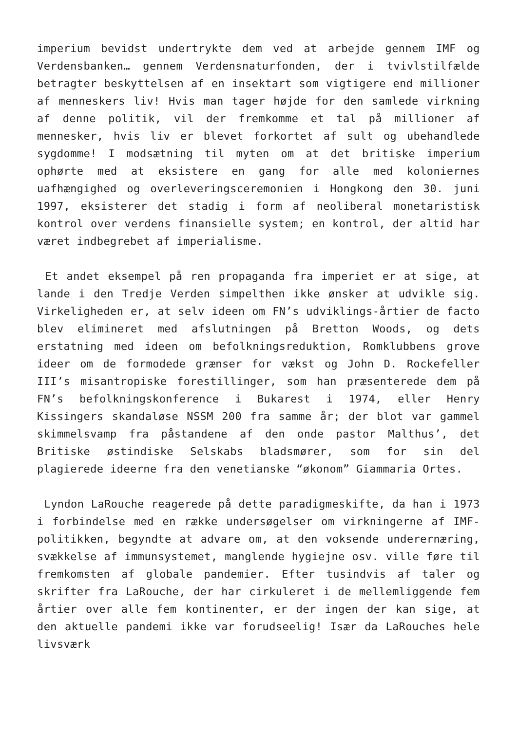imperium bevidst undertrykte dem ved at arbejde gennem IMF og Verdensbanken… gennem Verdensnaturfonden, der i tvivlstilfælde betragter beskyttelsen af en insektart som vigtigere end millioner af menneskers liv! Hvis man tager højde for den samlede virkning af denne politik, vil der fremkomme et tal på millioner af mennesker, hvis liv er blevet forkortet af sult og ubehandlede sygdomme! I modsætning til myten om at det britiske imperium ophørte med at eksistere en gang for alle med koloniernes uafhængighed og overleveringsceremonien i Hongkong den 30. juni 1997, eksisterer det stadig i form af neoliberal monetaristisk kontrol over verdens finansielle system; en kontrol, der altid har været indbegrebet af imperialisme.
Et andet eksempel på ren propaganda fra imperiet er at sige, at lande i den Tredje Verden simpelthen ikke ønsker at udvikle sig. Virkeligheden er, at selv ideen om FN’s udviklings-årtier de facto blev elimineret med afslutningen på Bretton Woods, og dets erstatning med ideen om befolkningsreduktion, Romklubbens grove ideer om de formodede grænser for vækst og John D. Rockefeller III’s misantropiske forestillinger, som han præsenterede dem på FN’s befolkningskonference i Bukarest i 1974, eller Henry Kissingers skandaløse NSSM 200 fra samme år; der blot var gammel skimmelsvamp fra påstandene af den onde pastor Malthus’, det Britiske østindiske Selskabs bladsmører, som for sin del plagierede ideerne fra den venetianske “økonom” Giammaria Ortes.
Lyndon LaRouche reagerede på dette paradigmeskifte, da han i 1973 i forbindelse med en række undersøgelser om virkningerne af IMF-politikken, begyndte at advare om, at den voksende underernæring, svækkelse af immunsystemet, manglende hygiejne osv. ville føre til fremkomsten af globale pandemier. Efter tusindvis af taler og skrifter fra LaRouche, der har cirkuleret i de mellemliggende fem årtier over alle fem kontinenter, er der ingen der kan sige, at den aktuelle pandemi ikke var forudseelig! Især da LaRouches hele livsværk